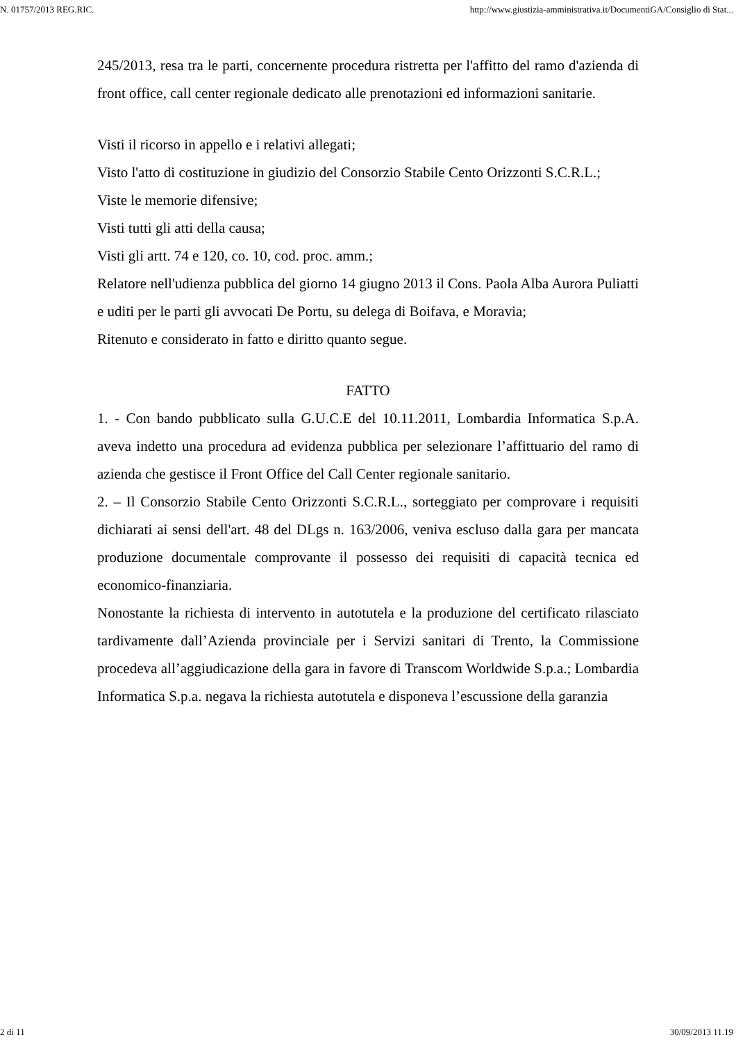N. 01757/2013 REG.RIC. http://www.giustizia-amministrativa.it/DocumentiGA/Consiglio di Stat...
245/2013, resa tra le parti, concernente procedura ristretta per l'affitto del ramo d'azienda di front office, call center regionale dedicato alle prenotazioni ed informazioni sanitarie.
Visti il ricorso in appello e i relativi allegati;
Visto l'atto di costituzione in giudizio del Consorzio Stabile Cento Orizzonti S.C.R.L.;
Viste le memorie difensive;
Visti tutti gli atti della causa;
Visti gli artt. 74 e 120, co. 10, cod. proc. amm.;
Relatore nell'udienza pubblica del giorno 14 giugno 2013 il Cons. Paola Alba Aurora Puliatti e uditi per le parti gli avvocati De Portu, su delega di Boifava, e Moravia;
Ritenuto e considerato in fatto e diritto quanto segue.
FATTO
1. - Con bando pubblicato sulla G.U.C.E del 10.11.2011, Lombardia Informatica S.p.A. aveva indetto una procedura ad evidenza pubblica per selezionare l’affittuario del ramo di azienda che gestisce il Front Office del Call Center regionale sanitario.
2. – Il Consorzio Stabile Cento Orizzonti S.C.R.L., sorteggiato per comprovare i requisiti dichiarati ai sensi dell'art. 48 del DLgs n. 163/2006, veniva escluso dalla gara per mancata produzione documentale comprovante il possesso dei requisiti di capacità tecnica ed economico-finanziaria.
Nonostante la richiesta di intervento in autotutela e la produzione del certificato rilasciato tardivamente dall’Azienda provinciale per i Servizi sanitari di Trento, la Commissione procedeva all’aggiudicazione della gara in favore di Transcom Worldwide S.p.a.; Lombardia Informatica S.p.a. negava la richiesta autotutela e disponeva l’escussione della garanzia
2 di 11 30/09/2013 11.19